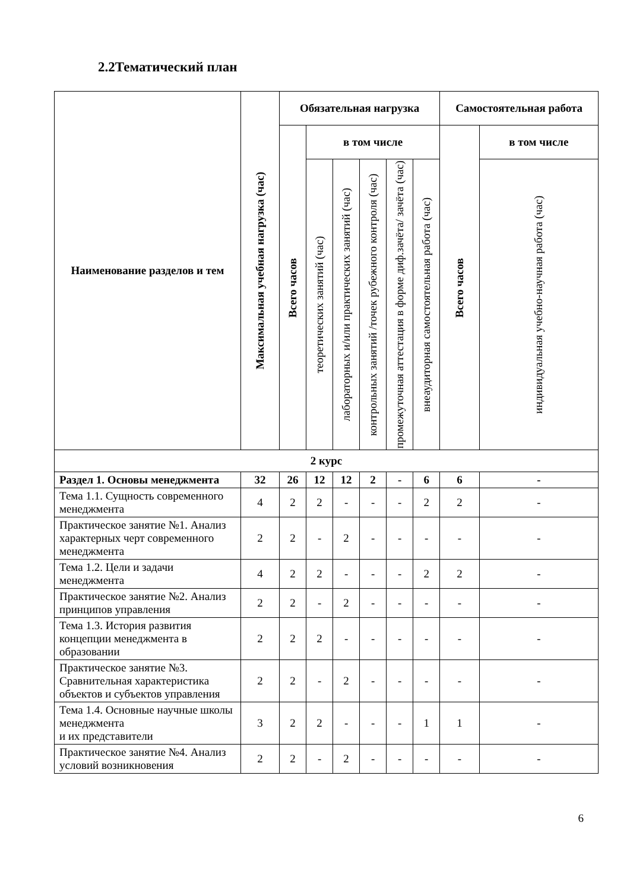2.2Тематический план
| Наименование разделов и тем | Максимальная учебная нагрузка (час) | Обязательная нагрузка | | | | | | Самостоятельная работа | |
| --- | --- | --- | --- | --- | --- | --- | --- | --- | --- |
| | | Всего часов | в том числе | | | | | Всего часов | в том числе |
| | | | теоретических занятий (час) | лабораторных и/или практических занятий (час) | контрольных занятий /точек рубежного контроля (час) | промежуточная аттестация в форме диф.зачёта/ зачёта (час) | внеаудиторная самостоятельная работа (час) | | индивидуальная учебно-научная работа (час) |
| 2 курс | | | | | | | | | |
| Раздел 1. Основы менеджмента | 32 | 26 | 12 | 12 | 2 | - | 6 | 6 | - |
| Тема 1.1. Сущность современного менеджмента | 4 | 2 | 2 | - | - | - | 2 | 2 | - |
| Практическое занятие №1. Анализ характерных черт современного менеджмента | 2 | 2 | - | 2 | - | - | - | - | - |
| Тема 1.2. Цели и задачи менеджмента | 4 | 2 | 2 | - | - | - | 2 | 2 | - |
| Практическое занятие №2. Анализ принципов управления | 2 | 2 | - | 2 | - | - | - | - | - |
| Тема 1.3. История развития концепции менеджмента в образовании | 2 | 2 | 2 | - | - | - | - | - | - |
| Практическое занятие №3. Сравнительная характеристика объектов и субъектов управления | 2 | 2 | - | 2 | - | - | - | - | - |
| Тема 1.4. Основные научные школы менеджмента и их представители | 3 | 2 | 2 | - | - | - | 1 | 1 | - |
| Практическое занятие №4. Анализ условий возникновения | 2 | 2 | - | 2 | - | - | - | - | - |
6